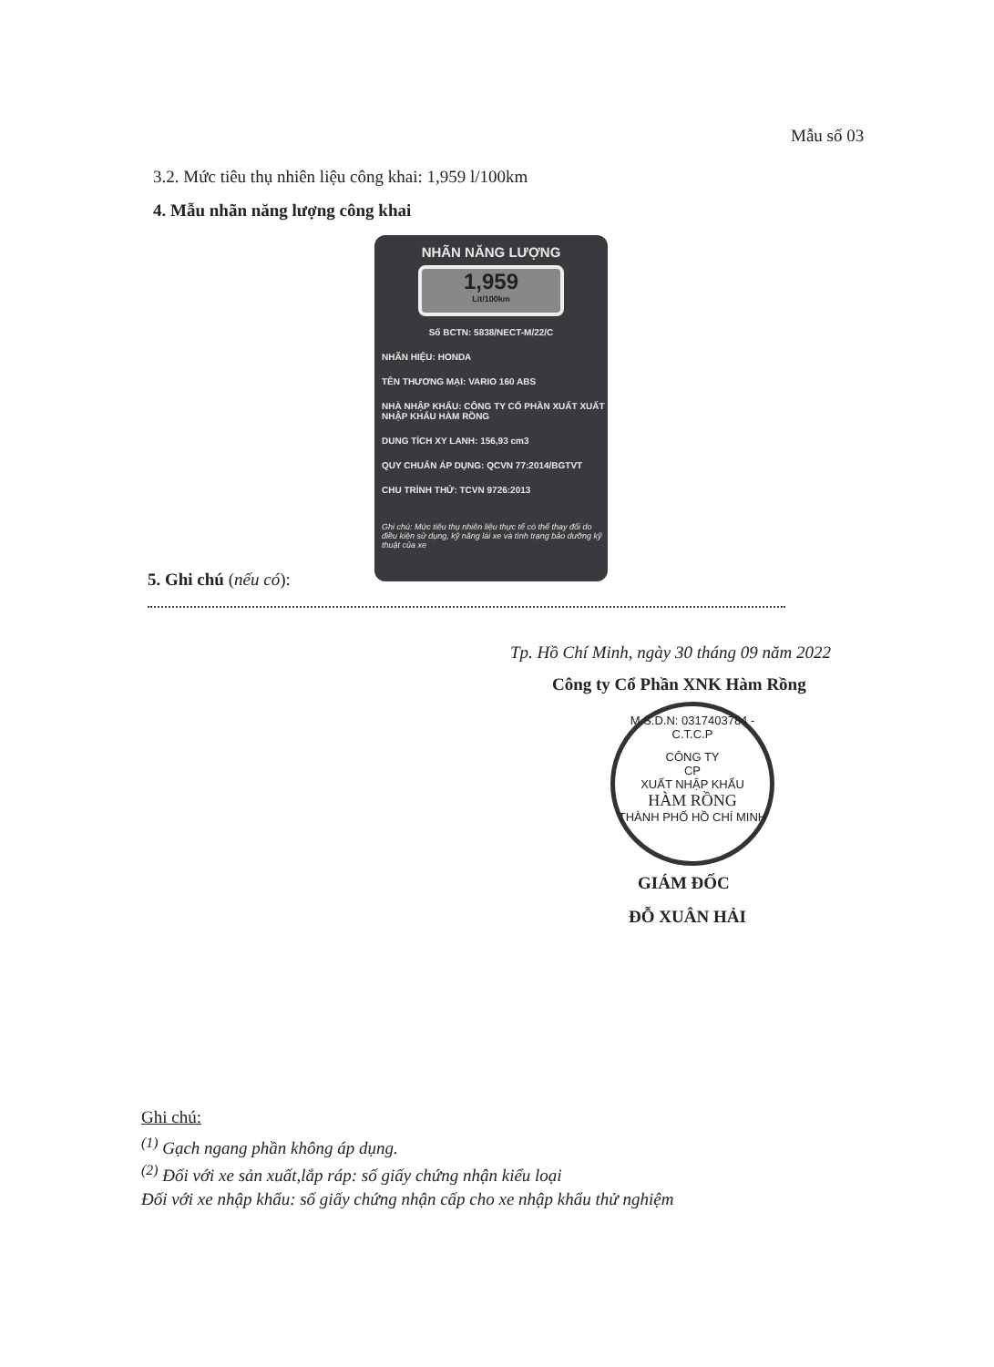Mẫu số 03
3.2. Mức tiêu thụ nhiên liệu công khai: 1,959 l/100km
4. Mẫu nhãn năng lượng công khai
NHÃN NĂNG LƯỢNG
1,959
Lít/100km
Số BCTN: 5838/NECT-M/22/C
NHÃN HIỆU: HONDA
TÊN THƯƠNG MẠI: VARIO 160 ABS
NHÀ NHẬP KHẨU: CÔNG TY CỔ PHẦN XUẤT XUẤT NHẬP KHẨU HÀM RỒNG
DUNG TÍCH XY LANH: 156,93 cm3
QUY CHUẨN ÁP DỤNG: QCVN 77:2014/BGTVT
CHU TRÌNH THỬ: TCVN 9726:2013
Ghi chú: Mức tiêu thụ nhiên liệu thực tế có thể thay đổi do điều kiện sử dụng, kỹ năng lái xe và tình trạng bảo dưỡng kỹ thuật của xe
5. Ghi chú (nếu có):
Tp. Hồ Chí Minh, ngày 30 tháng 09 năm 2022
Công ty Cổ Phần XNK Hàm Rồng
M.S.D.N: 0317403784 - C.T.C.P
CÔNG TY
CP
XUẤT NHẬP KHẨU
HÀM RỒNG
THÀNH PHỐ HỒ CHÍ MINH
GIÁM ĐỐC
ĐỖ XUÂN HẢI
Ghi chú:
<sup>(1)</sup> Gạch ngang phần không áp dụng.
<sup>(2)</sup> Đối với xe sản xuất,lắp ráp: số giấy chứng nhận kiểu loại
Đối với xe nhập khẩu: số giấy chứng nhận cấp cho xe nhập khẩu thử nghiệm